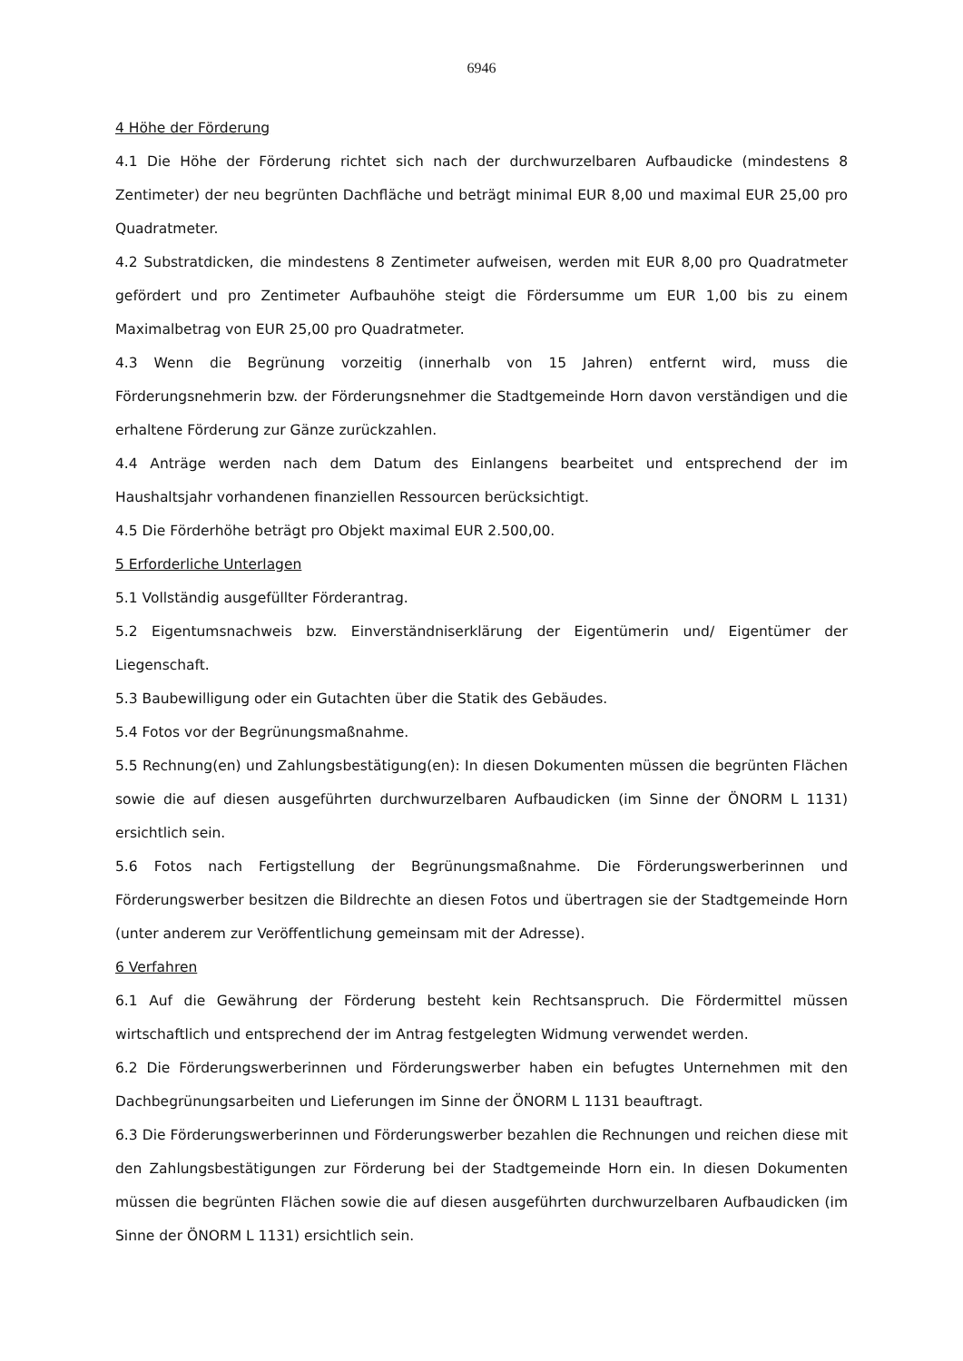6946
4 Höhe der Förderung
4.1 Die Höhe der Förderung richtet sich nach der durchwurzelbaren Aufbaudicke (mindestens 8 Zentimeter) der neu begrünten Dachfläche und beträgt minimal EUR 8,00 und maximal EUR 25,00 pro Quadratmeter.
4.2 Substratdicken, die mindestens 8 Zentimeter aufweisen, werden mit EUR 8,00 pro Quadratmeter gefördert und pro Zentimeter Aufbauhöhe steigt die Fördersumme um EUR 1,00 bis zu einem Maximalbetrag von EUR 25,00 pro Quadratmeter.
4.3 Wenn die Begrünung vorzeitig (innerhalb von 15 Jahren) entfernt wird, muss die Förderungsnehmerin bzw. der Förderungsnehmer die Stadtgemeinde Horn davon verständigen und die erhaltene Förderung zur Gänze zurückzahlen.
4.4 Anträge werden nach dem Datum des Einlangens bearbeitet und entsprechend der im Haushaltsjahr vorhandenen finanziellen Ressourcen berücksichtigt.
4.5 Die Förderhöhe beträgt pro Objekt maximal EUR 2.500,00.
5 Erforderliche Unterlagen
5.1 Vollständig ausgefüllter Förderantrag.
5.2 Eigentumsnachweis bzw. Einverständniserklärung der Eigentümerin und/ Eigentümer der Liegenschaft.
5.3 Baubewilligung oder ein Gutachten über die Statik des Gebäudes.
5.4 Fotos vor der Begrünungsmaßnahme.
5.5 Rechnung(en) und Zahlungsbestätigung(en): In diesen Dokumenten müssen die begrünten Flächen sowie die auf diesen ausgeführten durchwurzelbaren Aufbaudicken (im Sinne der ÖNORM L 1131) ersichtlich sein.
5.6 Fotos nach Fertigstellung der Begrünungsmaßnahme. Die Förderungswerberinnen und Förderungswerber besitzen die Bildrechte an diesen Fotos und übertragen sie der Stadtgemeinde Horn (unter anderem zur Veröffentlichung gemeinsam mit der Adresse).
6 Verfahren
6.1 Auf die Gewährung der Förderung besteht kein Rechtsanspruch. Die Fördermittel müssen wirtschaftlich und entsprechend der im Antrag festgelegten Widmung verwendet werden.
6.2 Die Förderungswerberinnen und Förderungswerber haben ein befugtes Unternehmen mit den Dachbegrünungsarbeiten und Lieferungen im Sinne der ÖNORM L 1131 beauftragt.
6.3 Die Förderungswerberinnen und Förderungswerber bezahlen die Rechnungen und reichen diese mit den Zahlungsbestätigungen zur Förderung bei der Stadtgemeinde Horn ein. In diesen Dokumenten müssen die begrünten Flächen sowie die auf diesen ausgeführten durchwurzelbaren Aufbaudicken (im Sinne der ÖNORM L 1131) ersichtlich sein.